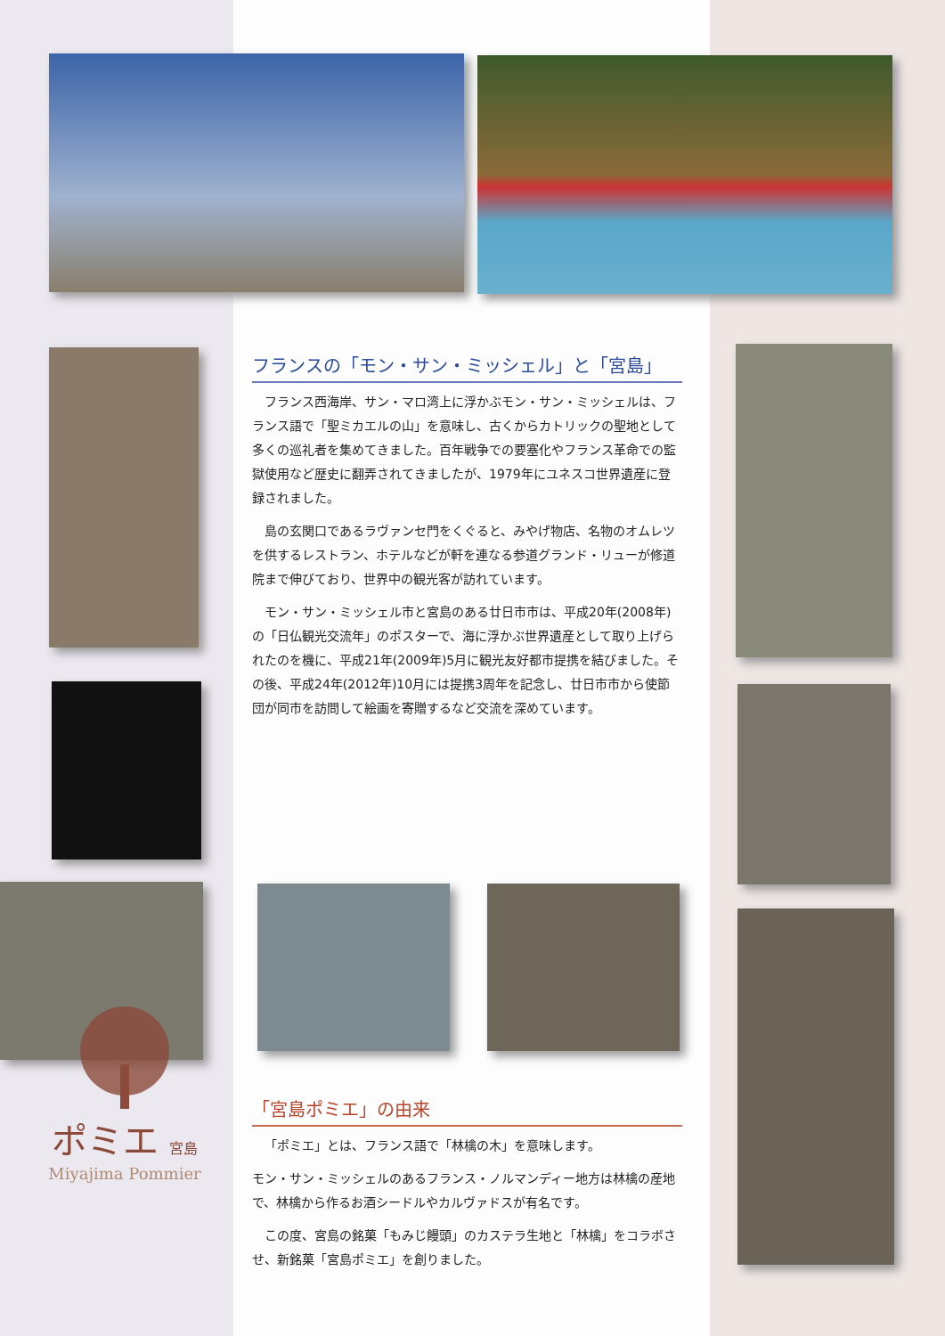フランスの「モン・サン・ミッシェル」と「宮島」
フランス西海岸、サン・マロ湾上に浮かぶモン・サン・ミッシェルは、フランス語で「聖ミカエルの山」を意味し、古くからカトリックの聖地として多くの巡礼者を集めてきました。百年戦争での要塞化やフランス革命での監獄使用など歴史に翻弄されてきましたが、1979年にユネスコ世界遺産に登録されました。
島の玄関口であるラヴァンセ門をくぐると、みやげ物店、名物のオムレツを供するレストラン、ホテルなどが軒を連なる参道グランド・リューが修道院まで伸びており、世界中の観光客が訪れています。
モン・サン・ミッシェル市と宮島のある廿日市市は、平成20年(2008年)の「日仏観光交流年」のポスターで、海に浮かぶ世界遺産として取り上げられたのを機に、平成21年(2009年)5月に観光友好都市提携を結びました。その後、平成24年(2012年)10月には提携3周年を記念し、廿日市市から使節団が同市を訪問して絵画を寄贈するなど交流を深めています。
「宮島ポミエ」の由来
「ポミエ」とは、フランス語で「林檎の木」を意味します。
モン・サン・ミッシェルのあるフランス・ノルマンディー地方は林檎の産地で、林檎から作るお酒シードルやカルヴァドスが有名です。
この度、宮島の銘菓「もみじ饅頭」のカステラ生地と「林檎」をコラボさせ、新銘菓「宮島ポミエ」を創りました。
ポミエ 宮島
Miyajima Pommier